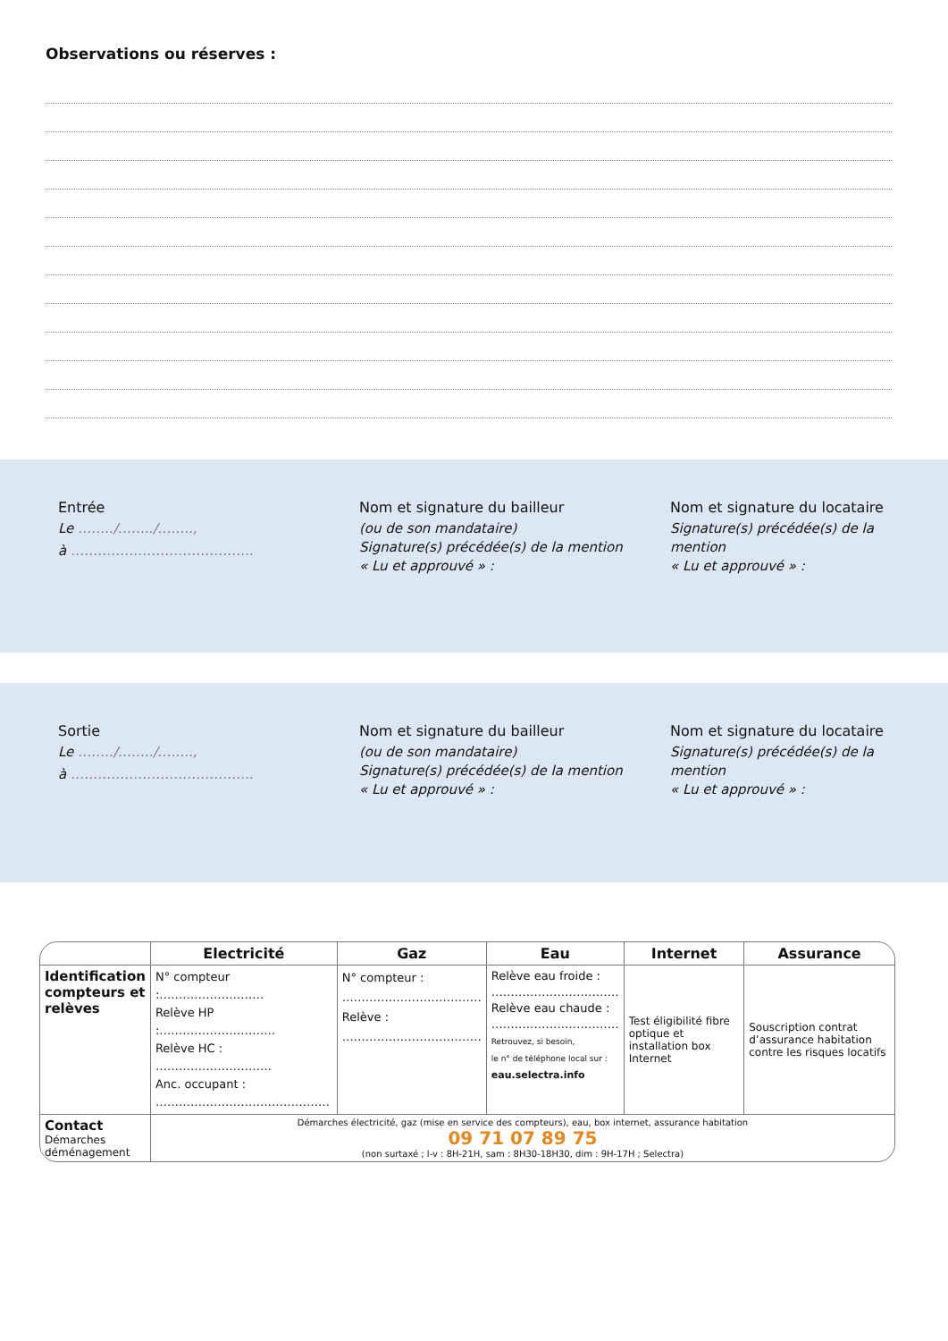Observations ou réserves :
Entrée
Le ……../……../……..,
à …………………………………..
Nom et signature du bailleur
(ou de son mandataire)
Signature(s) précédée(s) de la mention
« Lu et approuvé » :
Nom et signature du locataire
Signature(s) précédée(s) de la mention
« Lu et approuvé » :
Sortie
Le ……../……../……..,
à …………………………………..
Nom et signature du bailleur
(ou de son mandataire)
Signature(s) précédée(s) de la mention
« Lu et approuvé » :
Nom et signature du locataire
Signature(s) précédée(s) de la mention
« Lu et approuvé » :
| | Electricité | Gaz | Eau | Internet | Assurance |
| --- | --- | --- | --- | --- | --- |
| Identification compteurs et relèves | N° compteur :……………………… Relève HP :………………………… Relève HC : ………………………… Anc. occupant : ……………………………………… | N° compteur : ……………………………… Relève : ……………………………… | Relève eau froide : …………………………… Relève eau chaude : …………………………… Retrouvez, si besoin, le n° de téléphone local sur : eau.selectra.info | Test éligibilité fibre optique et installation box Internet | Souscription contrat d’assurance habitation contre les risques locatifs |
| Contact Démarches déménagement | Démarches électricité, gaz (mise en service des compteurs), eau, box internet, assurance habitation 09 71 07 89 75 (non surtaxé ; l-v : 8H-21H, sam : 8H30-18H30, dim : 9H-17H ; Selectra) | | | | |